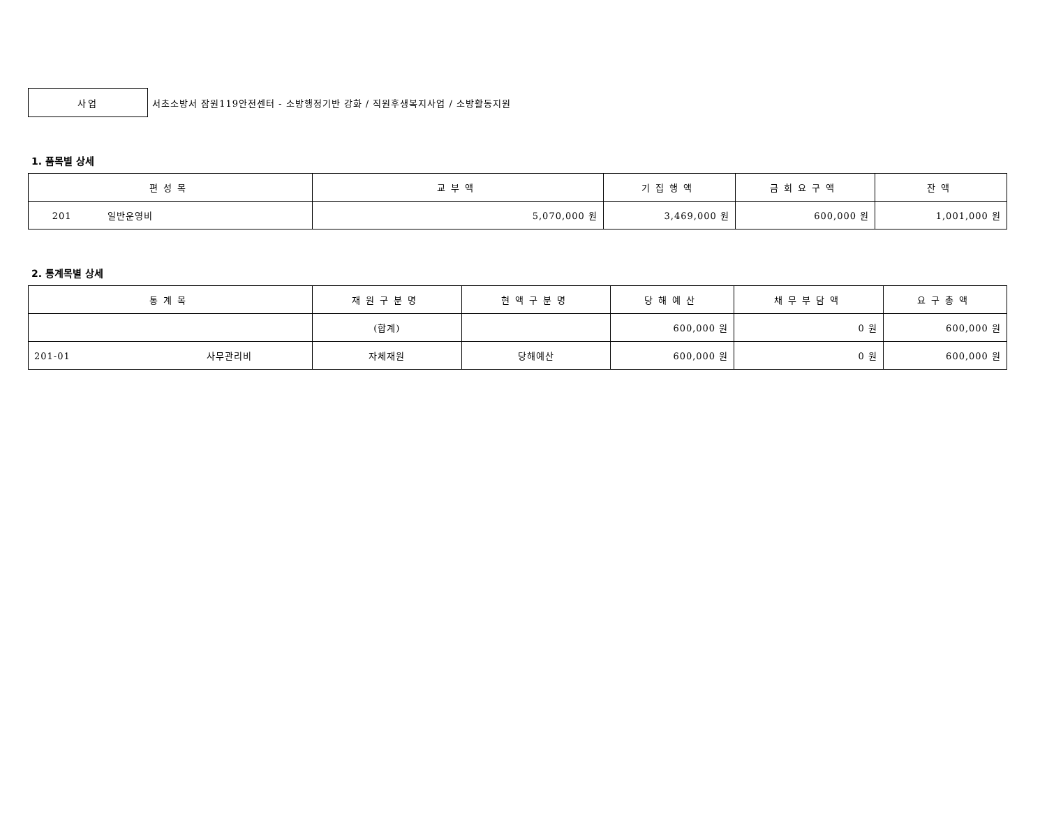사업
서초소방서 잠원119안전센터 - 소방행정기반 강화 / 직원후생복지사업 / 소방활동지원
1. 품목별 상세
| 편성목 | 교부액 | 기집행액 | 금회요구액 | 잔액 |
| --- | --- | --- | --- | --- |
| 201 일반운영비 | 5,070,000 원 | 3,469,000 원 | 600,000 원 | 1,001,000 원 |
2. 통계목별 상세
| 통계목 | 재원구분명 | 현액구분명 | 당해예산 | 채무부담액 | 요구총액 |
| --- | --- | --- | --- | --- | --- |
| | (합계) | | 600,000 원 | 0 원 | 600,000 원 |
| 201-01 사무관리비 | 자체재원 | 당해예산 | 600,000 원 | 0 원 | 600,000 원 |